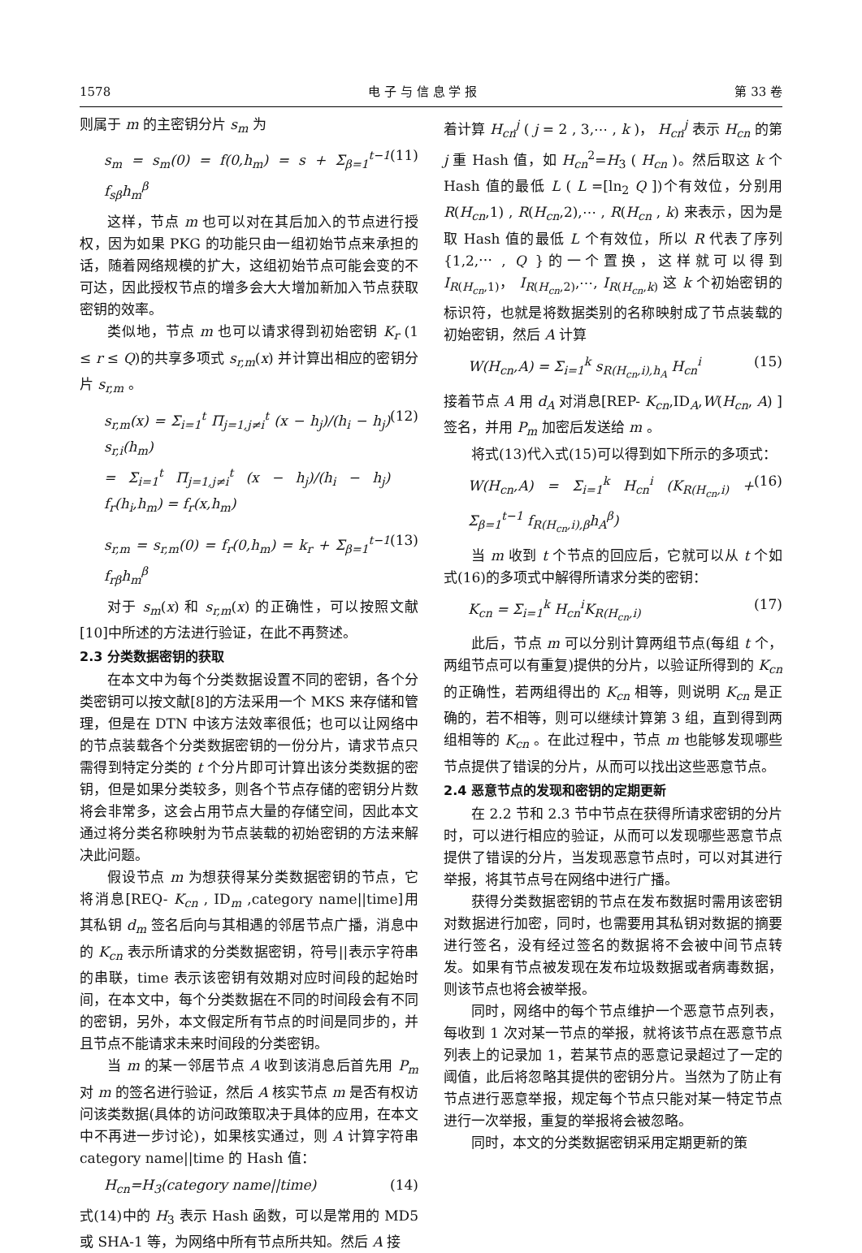1578 电 子 与 信 息 学 报 第 33 卷
则属于 m 的主密钥分片 s<sub>m</sub> 为
s<sub>m</sub> = s<sub>m</sub>(0) = f(0,h<sub>m</sub>) = s + Σ<sub>β=1</sub><sup>t−1</sup> f<sub>sβ</sub>h<sub>m</sub><sup>β</sup> (11)
这样，节点 m 也可以对在其后加入的节点进行授权，因为如果 PKG 的功能只由一组初始节点来承担的话，随着网络规模的扩大，这组初始节点可能会变的不可达，因此授权节点的增多会大大增加新加入节点获取密钥的效率。
类似地，节点 m 也可以请求得到初始密钥 K<sub>r</sub> (1 ≤ r ≤ Q)的共享多项式 s<sub>r,m</sub>(x) 并计算出相应的密钥分片 s<sub>r,m</sub> 。
s<sub>r,m</sub>(x) = Σ<sub>i=1</sub><sup>t</sup> Π<sub>j=1,j≠i</sub><sup>t</sup> (x − h<sub>j</sub>)/(h<sub>i</sub> − h<sub>j</sub>) s<sub>r,i</sub>(h<sub>m</sub>)
= Σ<sub>i=1</sub><sup>t</sup> Π<sub>j=1,j≠i</sub><sup>t</sup> (x − h<sub>j</sub>)/(h<sub>i</sub> − h<sub>j</sub>) f<sub>r</sub>(h<sub>i</sub>,h<sub>m</sub>) = f<sub>r</sub>(x,h<sub>m</sub>) (12)
s<sub>r,m</sub> = s<sub>r,m</sub>(0) = f<sub>r</sub>(0,h<sub>m</sub>) = k<sub>r</sub> + Σ<sub>β=1</sub><sup>t−1</sup> f<sub>rβ</sub>h<sub>m</sub><sup>β</sup> (13)
对于 s<sub>m</sub>(x) 和 s<sub>r,m</sub>(x) 的正确性，可以按照文献[10]中所述的方法进行验证，在此不再赘述。
2.3 分类数据密钥的获取
在本文中为每个分类数据设置不同的密钥，各个分类密钥可以按文献[8]的方法采用一个 MKS 来存储和管理，但是在 DTN 中该方法效率很低；也可以让网络中的节点装载各个分类数据密钥的一份分片，请求节点只需得到特定分类的 t 个分片即可计算出该分类数据的密钥，但是如果分类较多，则各个节点存储的密钥分片数将会非常多，这会占用节点大量的存储空间，因此本文通过将分类名称映射为节点装载的初始密钥的方法来解决此问题。
假设节点 m 为想获得某分类数据密钥的节点，它将消息[REQ- K<sub>cn</sub> , ID<sub>m</sub> ,category name||time]用其私钥 d<sub>m</sub> 签名后向与其相遇的邻居节点广播，消息中的 K<sub>cn</sub> 表示所请求的分类数据密钥，符号||表示字符串的串联，time 表示该密钥有效期对应时间段的起始时间，在本文中，每个分类数据在不同的时间段会有不同的密钥，另外，本文假定所有节点的时间是同步的，并且节点不能请求未来时间段的分类密钥。
当 m 的某一邻居节点 A 收到该消息后首先用 P<sub>m</sub> 对 m 的签名进行验证，然后 A 核实节点 m 是否有权访问该类数据(具体的访问政策取决于具体的应用，在本文中不再进一步讨论)，如果核实通过，则 A 计算字符串 category name||time 的 Hash 值：
H<sub>cn</sub>=H<sub>3</sub>(category name||time) (14)
式(14)中的 H<sub>3</sub> 表示 Hash 函数，可以是常用的 MD5 或 SHA-1 等，为网络中所有节点所共知。然后 A 接
着计算 H<sub>cn</sub><sup>j</sup> ( j = 2 , 3,⋯ , k )， H<sub>cn</sub><sup>j</sup> 表示 H<sub>cn</sub> 的第 j 重 Hash 值，如 H<sub>cn</sub><sup>2</sup>=H<sub>3</sub> ( H<sub>cn</sub> )。然后取这 k 个 Hash 值的最低 L ( L =[ln<sub>2</sub> Q ])个有效位，分别用 R(H<sub>cn</sub>,1) , R(H<sub>cn</sub>,2),⋯ , R(H<sub>cn</sub> , k) 来表示，因为是取 Hash 值的最低 L 个有效位，所以 R 代表了序列{1,2,⋯ , Q }的一个置换，这样就可以得到 I<sub>R(H<sub>cn</sub>,1)</sub>， I<sub>R(H<sub>cn</sub>,2)</sub>,⋯, I<sub>R(H<sub>cn</sub>,k)</sub> 这 k 个初始密钥的标识符，也就是将数据类别的名称映射成了节点装载的初始密钥，然后 A 计算
W(H<sub>cn</sub>,A) = Σ<sub>i=1</sub><sup>k</sup> s<sub>R(H<sub>cn</sub>,i),h<sub>A</sub></sub> H<sub>cn</sub><sup>i</sup> (15)
接着节点 A 用 d<sub>A</sub> 对消息[REP- K<sub>cn</sub>,ID<sub>A</sub>,W(H<sub>cn</sub>, A) ]签名，并用 P<sub>m</sub> 加密后发送给 m 。
将式(13)代入式(15)可以得到如下所示的多项式：
W(H<sub>cn</sub>,A) = Σ<sub>i=1</sub><sup>k</sup> H<sub>cn</sub><sup>i</sup> (K<sub>R(H<sub>cn</sub>,i)</sub> + Σ<sub>β=1</sub><sup>t−1</sup> f<sub>R(H<sub>cn</sub>,i),β</sub>h<sub>A</sub><sup>β</sup>) (16)
当 m 收到 t 个节点的回应后，它就可以从 t 个如式(16)的多项式中解得所请求分类的密钥：
K<sub>cn</sub> = Σ<sub>i=1</sub><sup>k</sup> H<sub>cn</sub><sup>i</sup>K<sub>R(H<sub>cn</sub>,i)</sub> (17)
此后，节点 m 可以分别计算两组节点(每组 t 个，两组节点可以有重复)提供的分片，以验证所得到的 K<sub>cn</sub> 的正确性，若两组得出的 K<sub>cn</sub> 相等，则说明 K<sub>cn</sub> 是正确的，若不相等，则可以继续计算第 3 组，直到得到两组相等的 K<sub>cn</sub> 。在此过程中，节点 m 也能够发现哪些节点提供了错误的分片，从而可以找出这些恶意节点。
2.4 恶意节点的发现和密钥的定期更新
在 2.2 节和 2.3 节中节点在获得所请求密钥的分片时，可以进行相应的验证，从而可以发现哪些恶意节点提供了错误的分片，当发现恶意节点时，可以对其进行举报，将其节点号在网络中进行广播。
获得分类数据密钥的节点在发布数据时需用该密钥对数据进行加密，同时，也需要用其私钥对数据的摘要进行签名，没有经过签名的数据将不会被中间节点转发。如果有节点被发现在发布垃圾数据或者病毒数据，则该节点也将会被举报。
同时，网络中的每个节点维护一个恶意节点列表，每收到 1 次对某一节点的举报，就将该节点在恶意节点列表上的记录加 1，若某节点的恶意记录超过了一定的阈值，此后将忽略其提供的密钥分片。当然为了防止有节点进行恶意举报，规定每个节点只能对某一特定节点进行一次举报，重复的举报将会被忽略。
同时，本文的分类数据密钥采用定期更新的策